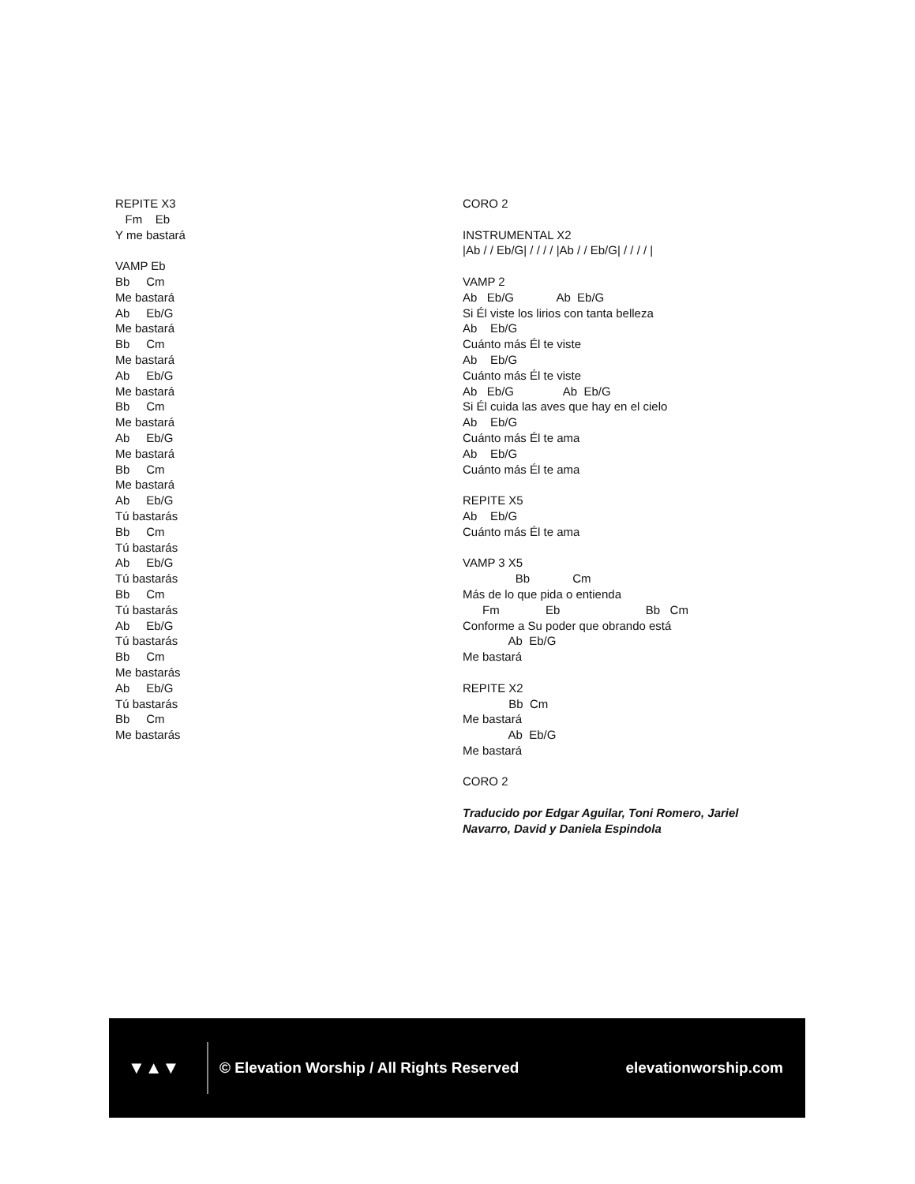REPITE X3 Fm Eb Y me bastará VAMP Eb Bb Cm Me bastará Ab Eb/G Me bastará Bb Cm Me bastará Ab Eb/G Me bastará Bb Cm Me bastará Ab Eb/G Me bastará Bb Cm Me bastará Ab Eb/G Tú bastarás Bb Cm Tú bastarás Ab Eb/G Tú bastarás Bb Cm Tú bastarás Ab Eb/G Tú bastarás Bb Cm Me bastarás Ab Eb/G Tú bastarás Bb Cm Me bastarás
CORO 2 INSTRUMENTAL X2 |Ab / / Eb/G| / / / / |Ab / / Eb/G| / / / / | VAMP 2 Ab Eb/G Ab Eb/G Si Él viste los lirios con tanta belleza Ab Eb/G Cuánto más Él te viste Ab Eb/G Cuánto más Él te viste Ab Eb/G Ab Eb/G Si Él cuida las aves que hay en el cielo Ab Eb/G Cuánto más Él te ama Ab Eb/G Cuánto más Él te ama REPITE X5 Ab Eb/G Cuánto más Él te ama VAMP 3 X5 Bb Cm Más de lo que pida o entienda Fm Eb Bb Cm Conforme a Su poder que obrando está Ab Eb/G Me bastará REPITE X2 Bb Cm Me bastará Ab Eb/G Me bastará CORO 2 Traducido por Edgar Aguilar, Toni Romero, Jariel Navarro, David y Daniela Espindola
▼▲▼
© Elevation Worship / All Rights Reserved
elevationworship.com